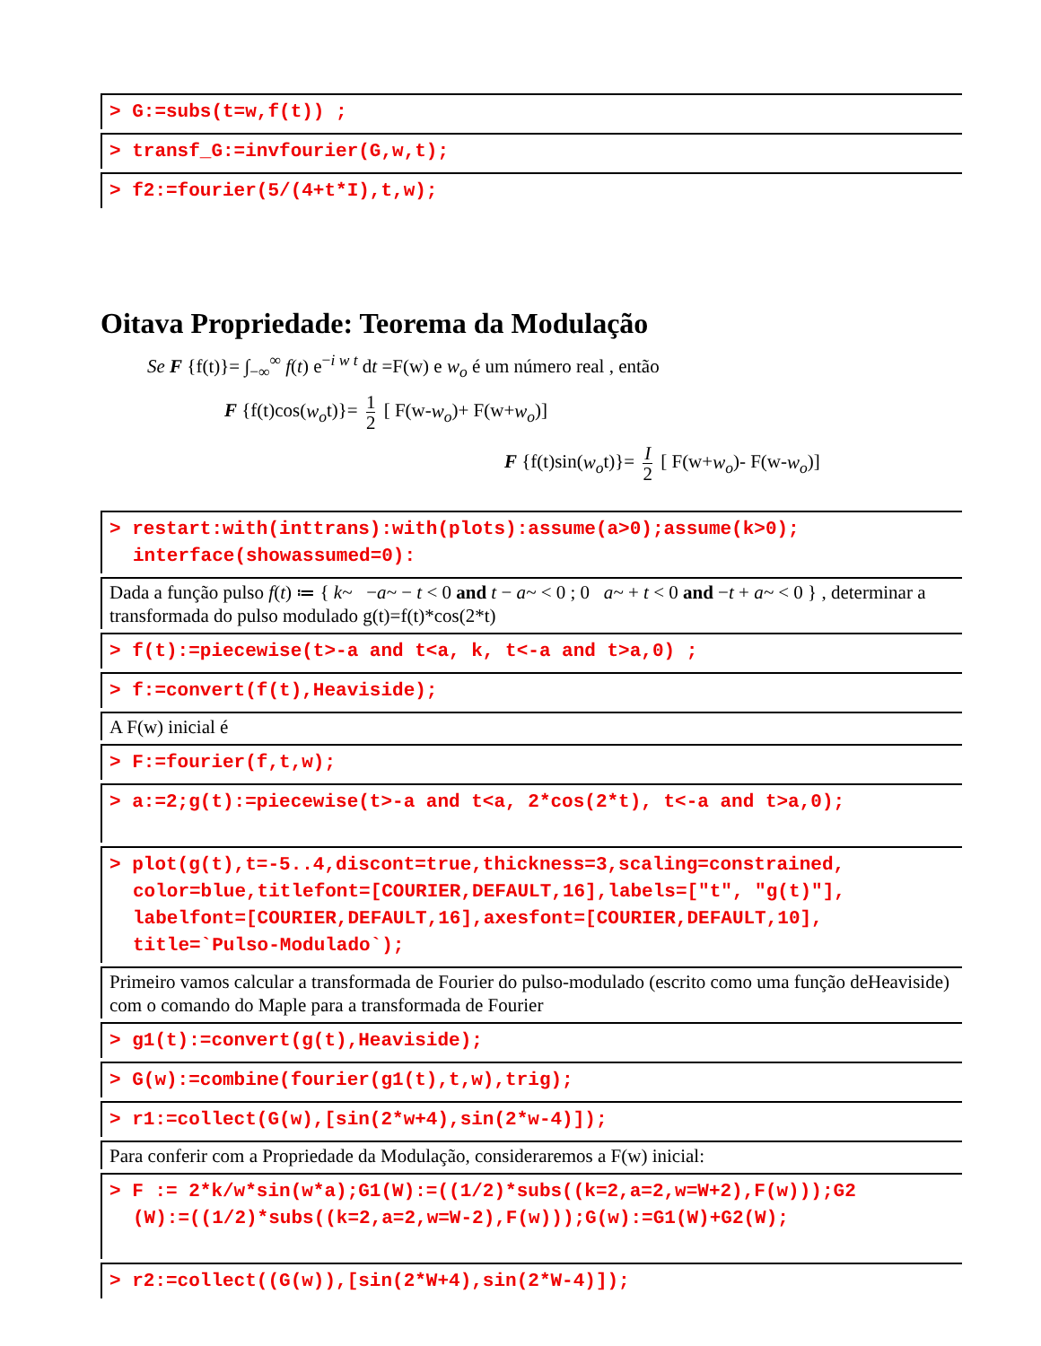> G:=subs(t=w,f(t)) ;
> transf_G:=invfourier(G,w,t);
> f2:=fourier(5/(4+t*I),t,w);
Oitava Propriedade: Teorema da Modulação
Se F {f(t)}= ∫<sub>−∞</sub><sup>∞</sup> f(t) e<sup>−i w t</sup> dt =F(w) e w<sub>o</sub> é um número real , então
F {f(t)cos(w<sub>o</sub>t)}= 1 2 [ F(w-w<sub>o</sub>)+ F(w+w<sub>o</sub>)]
F {f(t)sin(w<sub>o</sub>t)}= I 2 [ F(w+w<sub>o</sub>)- F(w-w<sub>o</sub>)]
> restart:with(inttrans):with(plots):assume(a>0);assume(k>0);
interface(showassumed=0):
Dada a função pulso f(t) ≔ { k~ −a~ − t < 0 and t − a~ < 0 ; 0 a~ + t < 0 and −t + a~ < 0 } , determinar a transformada do pulso modulado g(t)=f(t)*cos(2*t)
> f(t):=piecewise(t>-a and t<a, k, t<-a and t>a,0) ;
> f:=convert(f(t),Heaviside);
A F(w) inicial é
> F:=fourier(f,t,w);
> a:=2;g(t):=piecewise(t>-a and t<a, 2*cos(2*t), t<-a and t>a,0);
> plot(g(t),t=-5..4,discont=true,thickness=3,scaling=constrained,
color=blue,titlefont=[COURIER,DEFAULT,16],labels=["t", "g(t)"],
labelfont=[COURIER,DEFAULT,16],axesfont=[COURIER,DEFAULT,10],
title=`Pulso-Modulado`);
Primeiro vamos calcular a transformada de Fourier do pulso-modulado (escrito como uma função deHeaviside) com o comando do Maple para a transformada de Fourier
> g1(t):=convert(g(t),Heaviside);
> G(w):=combine(fourier(g1(t),t,w),trig);
> r1:=collect(G(w),[sin(2*w+4),sin(2*w-4)]);
Para conferir com a Propriedade da Modulação, consideraremos a F(w) inicial:
> F := 2*k/w*sin(w*a);G1(W):=((1/2)*subs((k=2,a=2,w=W+2),F(w)));G2
(W):=((1/2)*subs((k=2,a=2,w=W-2),F(w)));G(w):=G1(W)+G2(W);
> r2:=collect((G(w)),[sin(2*W+4),sin(2*W-4)]);